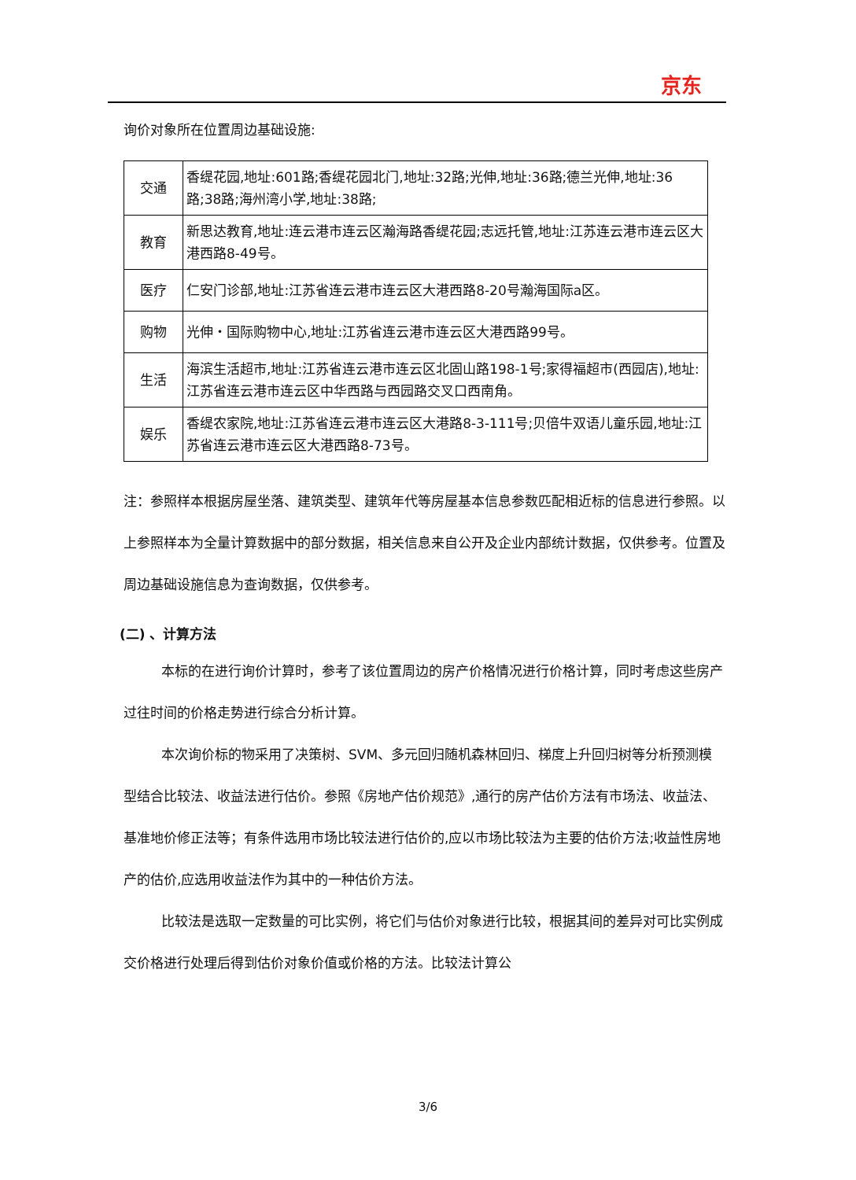京东
询价对象所在位置周边基础设施:
| 交通 | 香缇花园,地址:601路;香缇花园北门,地址:32路;光伸,地址:36路;德兰光伸,地址:36路;38路;海州湾小学,地址:38路; |
| 教育 | 新思达教育,地址:连云港市连云区瀚海路香缇花园;志远托管,地址:江苏连云港市连云区大港西路8-49号。 |
| 医疗 | 仁安门诊部,地址:江苏省连云港市连云区大港西路8-20号瀚海国际a区。 |
| 购物 | 光伸・国际购物中心,地址:江苏省连云港市连云区大港西路99号。 |
| 生活 | 海滨生活超市,地址:江苏省连云港市连云区北固山路198-1号;家得福超市(西园店),地址:江苏省连云港市连云区中华西路与西园路交叉口西南角。 |
| 娱乐 | 香缇农家院,地址:江苏省连云港市连云区大港路8-3-111号;贝倍牛双语儿童乐园,地址:江苏省连云港市连云区大港西路8-73号。 |
注：参照样本根据房屋坐落、建筑类型、建筑年代等房屋基本信息参数匹配相近标的信息进行参照。以上参照样本为全量计算数据中的部分数据，相关信息来自公开及企业内部统计数据，仅供参考。位置及周边基础设施信息为查询数据，仅供参考。
(二) 、计算方法
本标的在进行询价计算时，参考了该位置周边的房产价格情况进行价格计算，同时考虑这些房产过往时间的价格走势进行综合分析计算。
本次询价标的物采用了决策树、SVM、多元回归随机森林回归、梯度上升回归树等分析预测模型结合比较法、收益法进行估价。参照《房地产估价规范》,通行的房产估价方法有市场法、收益法、基准地价修正法等；有条件选用市场比较法进行估价的,应以市场比较法为主要的估价方法;收益性房地产的估价,应选用收益法作为其中的一种估价方法。
比较法是选取一定数量的可比实例，将它们与估价对象进行比较，根据其间的差异对可比实例成交价格进行处理后得到估价对象价值或价格的方法。比较法计算公
3/6